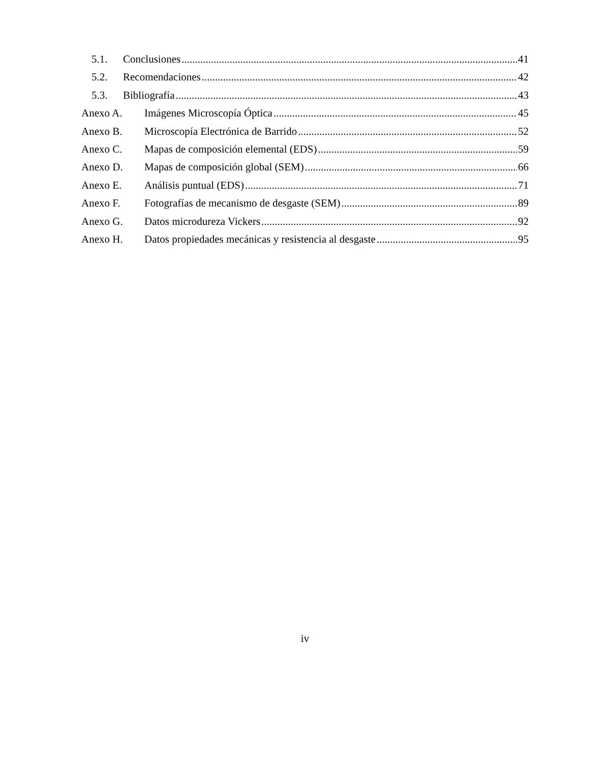5.1. Conclusiones 41
5.2. Recomendaciones 42
5.3. Bibliografía 43
Anexo A. Imágenes Microscopía Óptica 45
Anexo B. Microscopía Electrónica de Barrido 52
Anexo C. Mapas de composición elemental (EDS) 59
Anexo D. Mapas de composición global (SEM) 66
Anexo E. Análisis puntual (EDS) 71
Anexo F. Fotografías de mecanismo de desgaste (SEM) 89
Anexo G. Datos microdureza Vickers 92
Anexo H. Datos propiedades mecánicas y resistencia al desgaste 95
iv